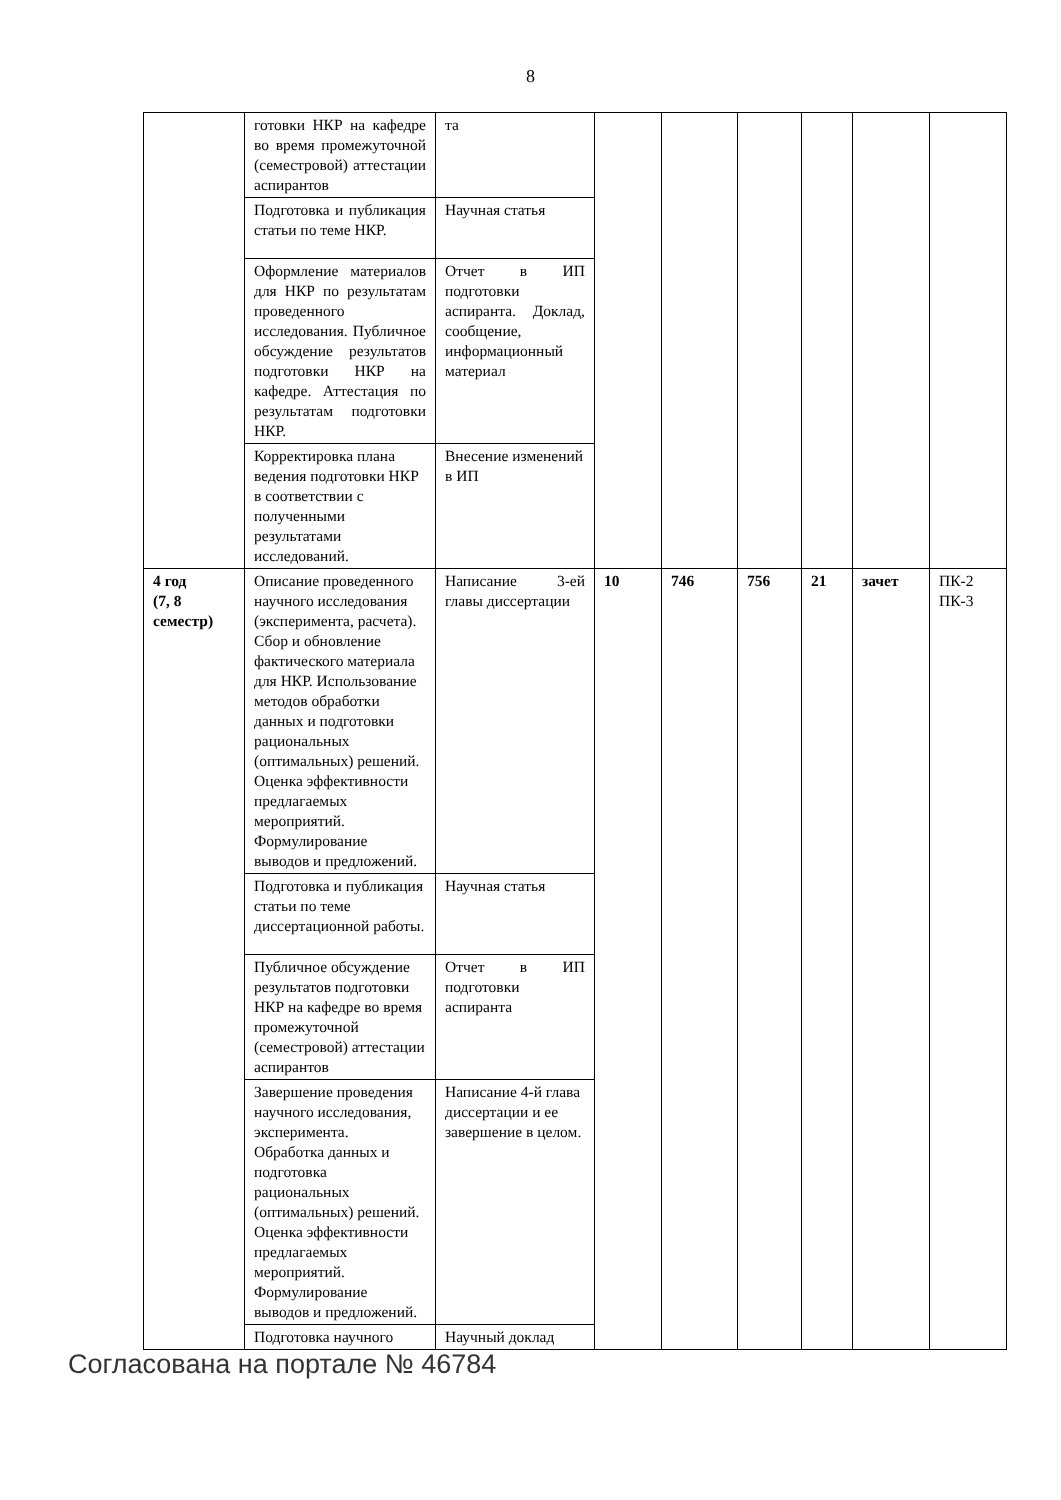8
| | готовки НКР на кафедре во время промежуточной (семестровой) аттестации аспирантов | та | | | | | | |
| | Подготовка и публикация статьи по теме НКР. | Научная статья | | | | | | |
| | Оформление материалов для НКР по результатам проведенного исследования. Публичное обсуждение результатов подготовки НКР на кафедре. Аттестация по результатам подготовки НКР. | Отчет в ИП подготовки аспиранта. Доклад, сообщение, информационный материал | | | | | | |
| | Корректировка плана ведения подготовки НКР в соответствии с полученными результатами исследований. | Внесение изменений в ИП | | | | | | |
| 4 год (7, 8 семестр) | Описание проведенного научного исследования (эксперимента, расчета). Сбор и обновление фактического материала для НКР. Использование методов обработки данных и подготовки рациональных (оптимальных) решений. Оценка эффективности предлагаемых мероприятий. Формулирование выводов и предложений. | Написание 3-ей главы диссертации | 10 | 746 | 756 | 21 | зачет | ПК-2 ПК-3 |
| | Подготовка и публикация статьи по теме диссертационной работы. | Научная статья | | | | | | |
| | Публичное обсуждение результатов подготовки НКР на кафедре во время промежуточной (семестровой) аттестации аспирантов | Отчет в ИП подготовки аспиранта | | | | | | |
| | Завершение проведения научного исследования, эксперимента. Обработка данных и подготовка рациональных (оптимальных) решений. Оценка эффективности предлагаемых мероприятий. Формулирование выводов и предложений. | Написание 4-й глава диссертации и ее завершение в целом. | | | | | | |
| | Подготовка научного | Научный доклад | | | | | | |
Согласована на портале № 46784